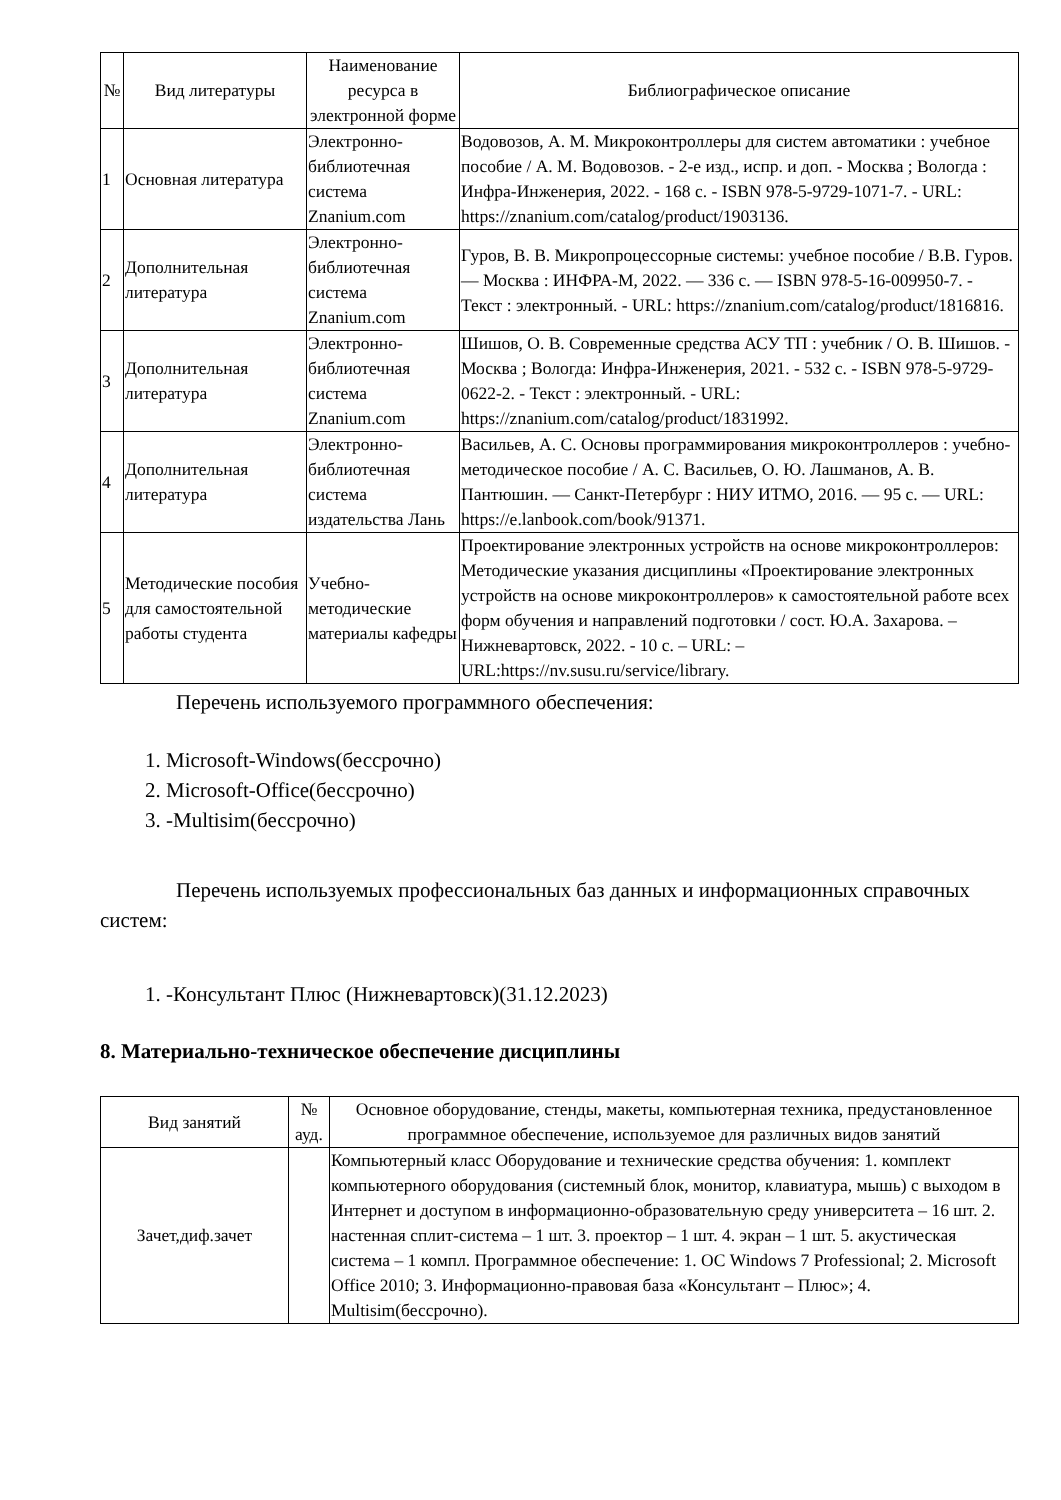| № | Вид литературы | Наименование ресурса в электронной форме | Библиографическое описание |
| --- | --- | --- | --- |
| 1 | Основная литература | Электронно-библиотечная система Znanium.com | Водовозов, А. М. Микроконтроллеры для систем автоматики : учебное пособие / А. М. Водовозов. - 2-е изд., испр. и доп. - Москва ; Вологда : Инфра-Инженерия, 2022. - 168 с. - ISBN 978-5-9729-1071-7. - URL: https://znanium.com/catalog/product/1903136. |
| 2 | Дополнительная литература | Электронно-библиотечная система Znanium.com | Гуров, В. В. Микропроцессорные системы: учебное пособие / В.В. Гуров. — Москва : ИНФРА-М, 2022. — 336 с. — ISBN 978-5-16-009950-7. - Текст : электронный. - URL: https://znanium.com/catalog/product/1816816. |
| 3 | Дополнительная литература | Электронно-библиотечная система Znanium.com | Шишов, О. В. Современные средства АСУ ТП : учебник / О. В. Шишов. - Москва ; Вологда: Инфра-Инженерия, 2021. - 532 с. - ISBN 978-5-9729-0622-2. - Текст : электронный. - URL: https://znanium.com/catalog/product/1831992. |
| 4 | Дополнительная литература | Электронно-библиотечная система издательства Лань | Васильев, А. С. Основы программирования микроконтроллеров : учебно-методическое пособие / А. С. Васильев, О. Ю. Лашманов, А. В. Пантюшин. — Санкт-Петербург : НИУ ИТМО, 2016. — 95 с. — URL: https://e.lanbook.com/book/91371. |
| 5 | Методические пособия для самостоятельной работы студента | Учебно-методические материалы кафедры | Проектирование электронных устройств на основе микроконтроллеров: Методические указания дисциплины «Проектирование электронных устройств на основе микроконтроллеров» к самостоятельной работе всех форм обучения и направлений подготовки / сост. Ю.А. Захарова. – Нижневартовск, 2022. - 10 с. – URL: – URL:https://nv.susu.ru/service/library. |
Перечень используемого программного обеспечения:
1. Microsoft-Windows(бессрочно)
2. Microsoft-Office(бессрочно)
3. -Multisim(бессрочно)
Перечень используемых профессиональных баз данных и информационных справочных систем:
1. -Консультант Плюс (Нижневартовск)(31.12.2023)
8. Материально-техническое обеспечение дисциплины
| Вид занятий | № ауд. | Основное оборудование, стенды, макеты, компьютерная техника, предустановленное программное обеспечение, используемое для различных видов занятий |
| --- | --- | --- |
| Зачет,диф.зачет | | Компьютерный класс Оборудование и технические средства обучения: 1. комплект компьютерного оборудования (системный блок, монитор, клавиатура, мышь) с выходом в Интернет и доступом в информационно-образовательную среду университета – 16 шт. 2. настенная сплит-система – 1 шт. 3. проектор – 1 шт. 4. экран – 1 шт. 5. акустическая система – 1 компл. Программное обеспечение: 1. ОС Windows 7 Professional; 2. Microsoft Office 2010; 3. Информационно-правовая база «Консультант – Плюс»; 4. Multisim(бессрочно). |